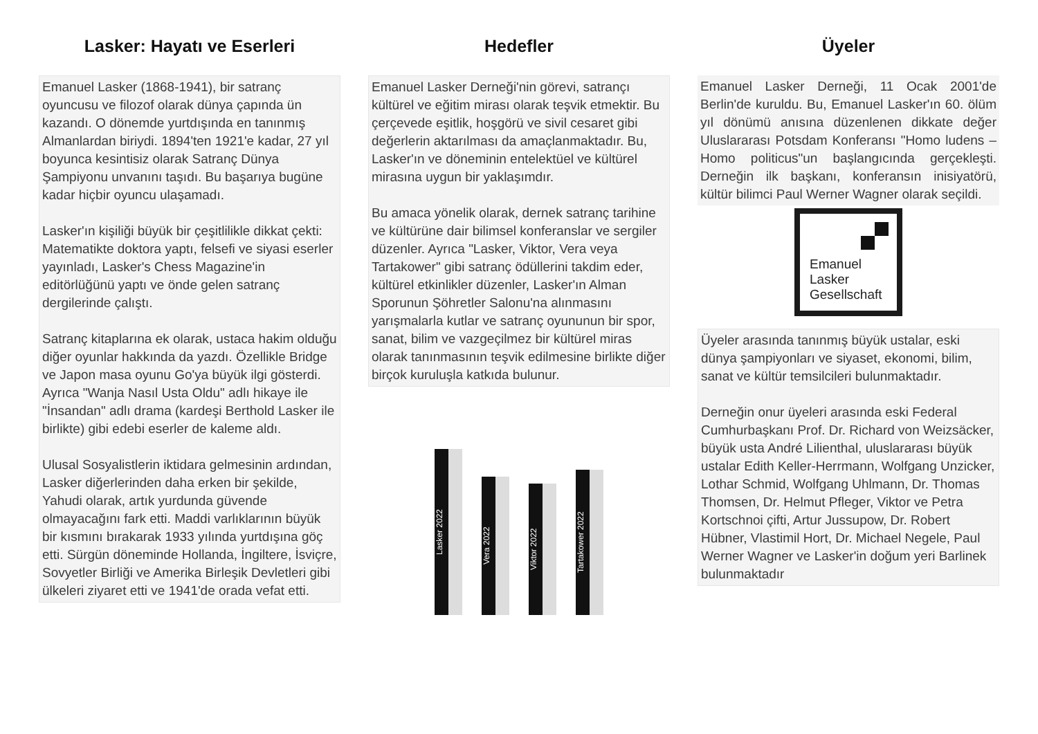Lasker: Hayatı ve Eserleri
Emanuel Lasker (1868-1941), bir satranç oyuncusu ve filozof olarak dünya çapında ün kazandı. O dönemde yurtdışında en tanınmış Almanlardan biriydi. 1894'ten 1921'e kadar, 27 yıl boyunca kesintisiz olarak Satranç Dünya Şampiyonu unvanını taşıdı. Bu başarıya bugüne kadar hiçbir oyuncu ulaşamadı.
Lasker'ın kişiliği büyük bir çeşitlilikle dikkat çekti: Matematikte doktora yaptı, felsefi ve siyasi eserler yayınladı, Lasker's Chess Magazine'in editörlüğünü yaptı ve önde gelen satranç dergilerinde çalıştı.
Satranç kitaplarına ek olarak, ustaca hakim olduğu diğer oyunlar hakkında da yazdı. Özellikle Bridge ve Japon masa oyunu Go'ya büyük ilgi gösterdi. Ayrıca "Wanja Nasıl Usta Oldu" adlı hikaye ile "İnsandan" adlı drama (kardeşi Berthold Lasker ile birlikte) gibi edebi eserler de kaleme aldı.
Ulusal Sosyalistlerin iktidara gelmesinin ardından, Lasker diğerlerinden daha erken bir şekilde, Yahudi olarak, artık yurdunda güvende olmayacağını fark etti. Maddi varlıklarının büyük bir kısmını bırakarak 1933 yılında yurtdışına göç etti. Sürgün döneminde Hollanda, İngiltere, İsviçre, Sovyetler Birliği ve Amerika Birleşik Devletleri gibi ülkeleri ziyaret etti ve 1941'de orada vefat etti.
Hedefler
Emanuel Lasker Derneği'nin görevi, satrançı kültürel ve eğitim mirası olarak teşvik etmektir. Bu çerçevede eşitlik, hoşgörü ve sivil cesaret gibi değerlerin aktarılması da amaçlanmaktadır. Bu, Lasker'ın ve döneminin entelektüel ve kültürel mirasına uygun bir yaklaşımdır.
Bu amaca yönelik olarak, dernek satranç tarihine ve kültürüne dair bilimsel konferanslar ve sergiler düzenler. Ayrıca "Lasker, Viktor, Vera veya Tartakower" gibi satranç ödüllerini takdim eder, kültürel etkinlikler düzenler, Lasker'ın Alman Sporunun Şöhretler Salonu'na alınmasını yarışmalarla kutlar ve satranç oyununun bir spor, sanat, bilim ve vazgeçilmez bir kültürel miras olarak tanınmasının teşvik edilmesine birlikte diğer birçok kuruluşla katkıda bulunur.
Lasker 2022
Vera 2022
Viktor 2022
Tartakower 2022
Üyeler
Emanuel Lasker Derneği, 11 Ocak 2001'de Berlin'de kuruldu. Bu, Emanuel Lasker'ın 60. ölüm yıl dönümü anısına düzenlenen dikkate değer Uluslararası Potsdam Konferansı "Homo ludens – Homo politicus"un başlangıcında gerçekleşti. Derneğin ilk başkanı, konferansın inisiyatörü, kültür bilimci Paul Werner Wagner olarak seçildi.
Emanuel
Lasker
Gesellschaft
Üyeler arasında tanınmış büyük ustalar, eski dünya şampiyonları ve siyaset, ekonomi, bilim, sanat ve kültür temsilcileri bulunmaktadır.
Derneğin onur üyeleri arasında eski Federal Cumhurbaşkanı Prof. Dr. Richard von Weizsäcker, büyük usta André Lilienthal, uluslararası büyük ustalar Edith Keller-Herrmann, Wolfgang Unzicker, Lothar Schmid, Wolfgang Uhlmann, Dr. Thomas Thomsen, Dr. Helmut Pfleger, Viktor ve Petra Kortschnoi çifti, Artur Jussupow, Dr. Robert Hübner, Vlastimil Hort, Dr. Michael Negele, Paul Werner Wagner ve Lasker'in doğum yeri Barlinek bulunmaktadır